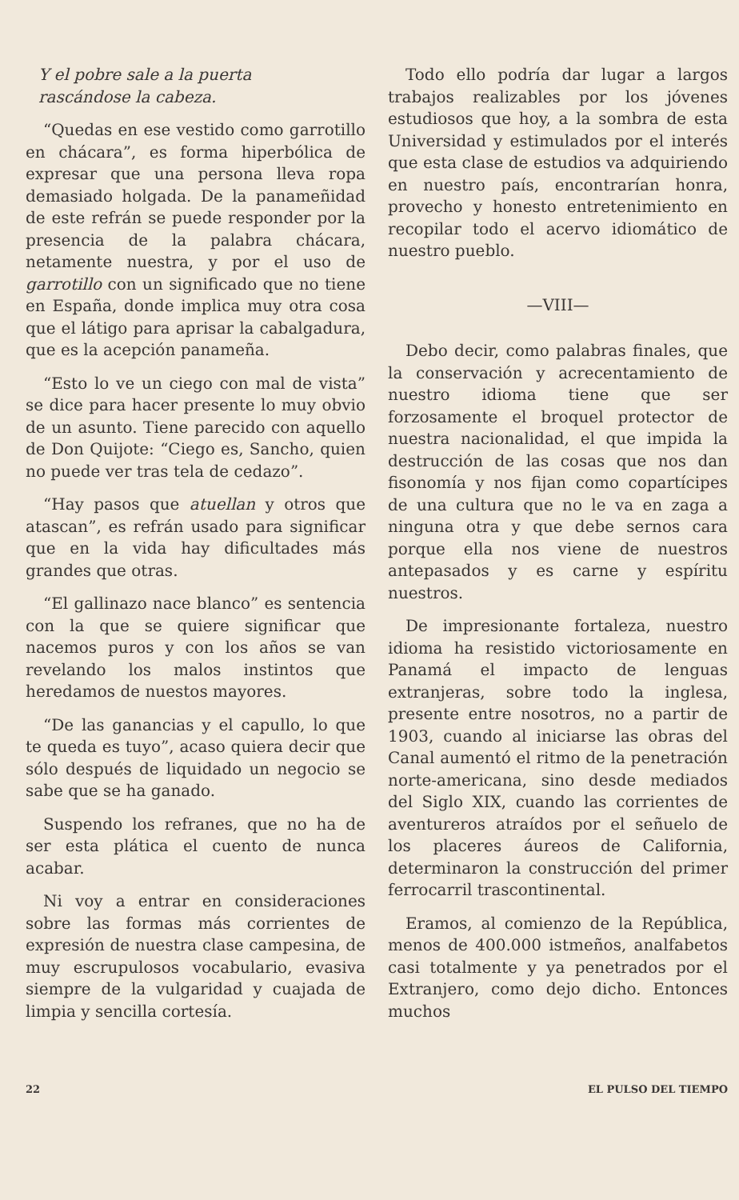Y el pobre sale a la puerta
rascándose la cabeza.
“Quedas en ese vestido como garrotillo en chácara”, es forma hiperbólica de expresar que una persona lleva ropa demasiado holgada. De la panameñidad de este refrán se puede responder por la presencia de la palabra chácara, netamente nuestra, y por el uso de garrotillo con un significado que no tiene en España, donde implica muy otra cosa que el látigo para aprisar la cabalgadura, que es la acepción panameña.
“Esto lo ve un ciego con mal de vista” se dice para hacer presente lo muy obvio de un asunto. Tiene parecido con aquello de Don Quijote: “Ciego es, Sancho, quien no puede ver tras tela de cedazo”.
“Hay pasos que atuellan y otros que atascan”, es refrán usado para significar que en la vida hay dificultades más grandes que otras.
“El gallinazo nace blanco” es sentencia con la que se quiere significar que nacemos puros y con los años se van revelando los malos instintos que heredamos de nuestos mayores.
“De las ganancias y el capullo, lo que te queda es tuyo”, acaso quiera decir que sólo después de liquidado un negocio se sabe que se ha ganado.
Suspendo los refranes, que no ha de ser esta plática el cuento de nunca acabar.
Ni voy a entrar en consideraciones sobre las formas más corrientes de expresión de nuestra clase campesina, de muy escrupulosos vocabulario, evasiva siempre de la vulgaridad y cuajada de limpia y sencilla cortesía.
Todo ello podría dar lugar a largos trabajos realizables por los jóvenes estudiosos que hoy, a la sombra de esta Universidad y estimulados por el interés que esta clase de estudios va adquiriendo en nuestro país, encontrarían honra, provecho y honesto entretenimiento en recopilar todo el acervo idiomático de nuestro pueblo.
—VIII—
Debo decir, como palabras finales, que la conservación y acrecentamiento de nuestro idioma tiene que ser forzosamente el broquel protector de nuestra nacionalidad, el que impida la destrucción de las cosas que nos dan fisonomía y nos fijan como copartícipes de una cultura que no le va en zaga a ninguna otra y que debe sernos cara porque ella nos viene de nuestros antepasados y es carne y espíritu nuestros.
De impresionante fortaleza, nuestro idioma ha resistido victoriosamente en Panamá el impacto de lenguas extranjeras, sobre todo la inglesa, presente entre nosotros, no a partir de 1903, cuando al iniciarse las obras del Canal aumentó el ritmo de la penetración norte-americana, sino desde mediados del Siglo XIX, cuando las corrientes de aventureros atraídos por el señuelo de los placeres áureos de California, determinaron la construcción del primer ferrocarril trascontinental.
Eramos, al comienzo de la República, menos de 400.000 istmeños, analfabetos casi totalmente y ya penetrados por el Extranjero, como dejo dicho. Entonces muchos
22 EL PULSO DEL TIEMPO